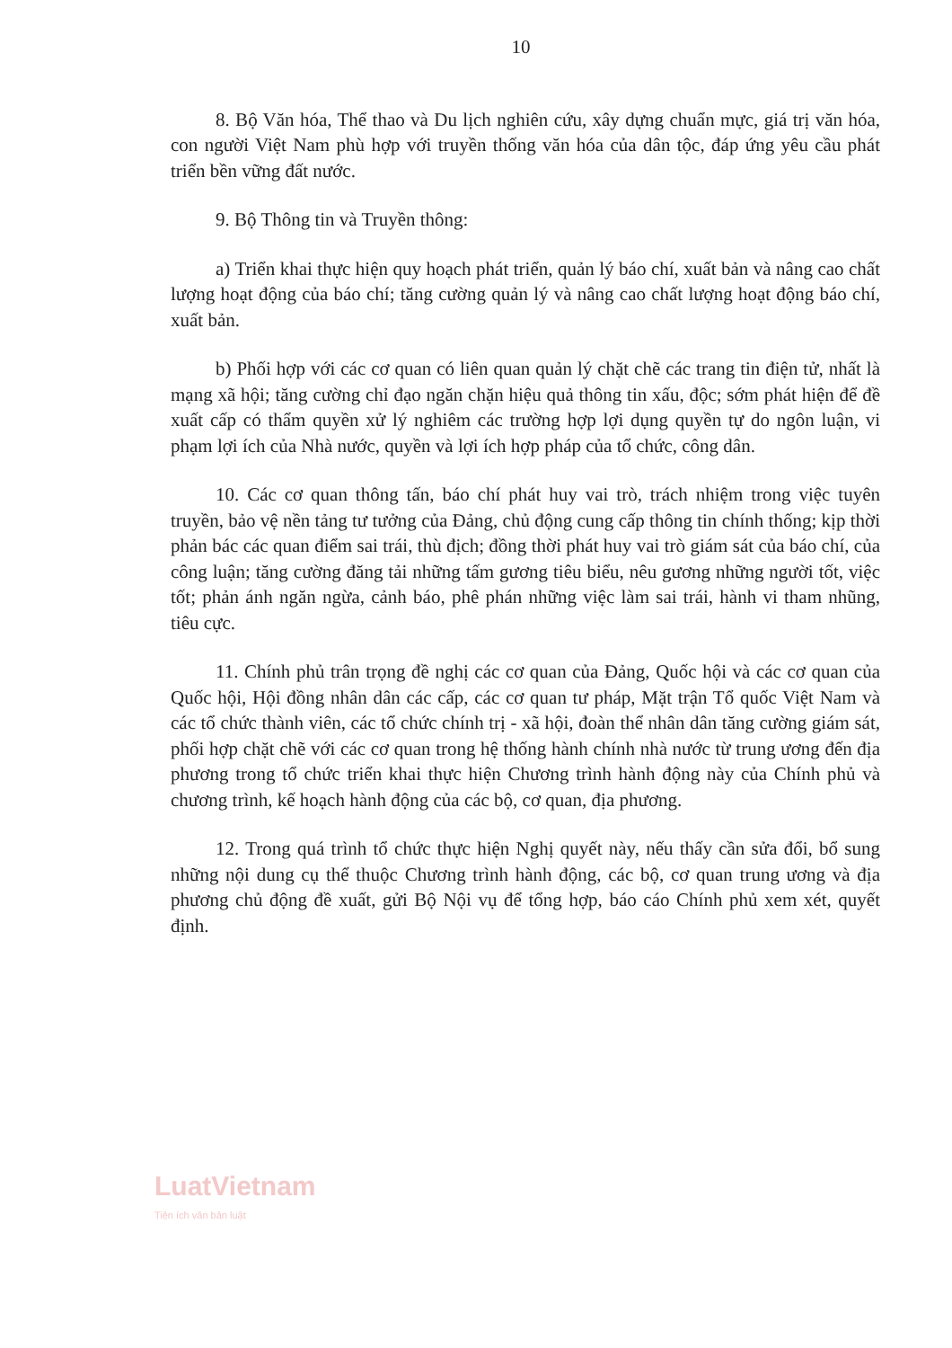10
8. Bộ Văn hóa, Thể thao và Du lịch nghiên cứu, xây dựng chuẩn mực, giá trị văn hóa, con người Việt Nam phù hợp với truyền thống văn hóa của dân tộc, đáp ứng yêu cầu phát triển bền vững đất nước.
9. Bộ Thông tin và Truyền thông:
a) Triển khai thực hiện quy hoạch phát triển, quản lý báo chí, xuất bản và nâng cao chất lượng hoạt động của báo chí; tăng cường quản lý và nâng cao chất lượng hoạt động báo chí, xuất bản.
b) Phối hợp với các cơ quan có liên quan quản lý chặt chẽ các trang tin điện tử, nhất là mạng xã hội; tăng cường chỉ đạo ngăn chặn hiệu quả thông tin xấu, độc; sớm phát hiện để đề xuất cấp có thẩm quyền xử lý nghiêm các trường hợp lợi dụng quyền tự do ngôn luận, vi phạm lợi ích của Nhà nước, quyền và lợi ích hợp pháp của tổ chức, công dân.
10. Các cơ quan thông tấn, báo chí phát huy vai trò, trách nhiệm trong việc tuyên truyền, bảo vệ nền tảng tư tưởng của Đảng, chủ động cung cấp thông tin chính thống; kịp thời phản bác các quan điểm sai trái, thù địch; đồng thời phát huy vai trò giám sát của báo chí, của công luận; tăng cường đăng tải những tấm gương tiêu biểu, nêu gương những người tốt, việc tốt; phản ánh ngăn ngừa, cảnh báo, phê phán những việc làm sai trái, hành vi tham nhũng, tiêu cực.
11. Chính phủ trân trọng đề nghị các cơ quan của Đảng, Quốc hội và các cơ quan của Quốc hội, Hội đồng nhân dân các cấp, các cơ quan tư pháp, Mặt trận Tổ quốc Việt Nam và các tổ chức thành viên, các tổ chức chính trị - xã hội, đoàn thể nhân dân tăng cường giám sát, phối hợp chặt chẽ với các cơ quan trong hệ thống hành chính nhà nước từ trung ương đến địa phương trong tổ chức triển khai thực hiện Chương trình hành động này của Chính phủ và chương trình, kế hoạch hành động của các bộ, cơ quan, địa phương.
12. Trong quá trình tổ chức thực hiện Nghị quyết này, nếu thấy cần sửa đổi, bổ sung những nội dung cụ thể thuộc Chương trình hành động, các bộ, cơ quan trung ương và địa phương chủ động đề xuất, gửi Bộ Nội vụ để tổng hợp, báo cáo Chính phủ xem xét, quyết định.
LuatVietnam
Tiện ích văn bản luật